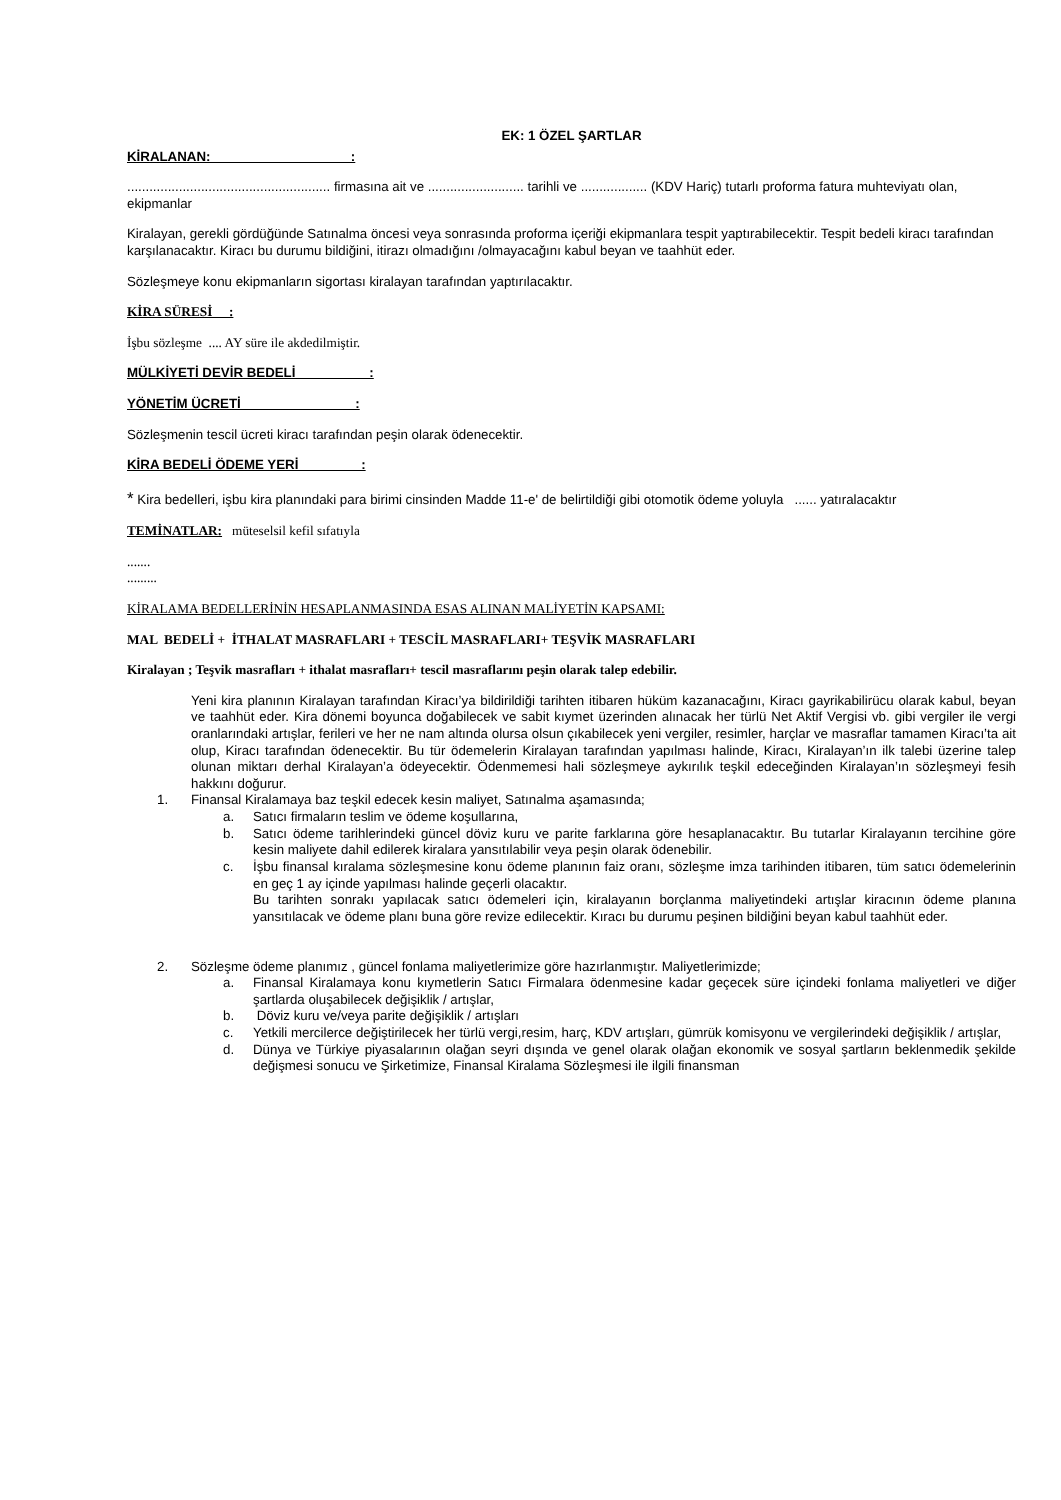EK: 1 ÖZEL ŞARTLAR
KİRALANAN: :
....................................................... firmasına ait ve .......................... tarihli ve .................. (KDV Hariç) tutarlı proforma fatura muhteviyatı olan, ekipmanlar
Kiralayan, gerekli gördüğünde Satınalma öncesi veya sonrasında proforma içeriği ekipmanlara tespit yaptırabilecektir. Tespit bedeli kiracı tarafından karşılanacaktır. Kiracı bu durumu bildiğini, itirazı olmadığını /olmayacağını kabul beyan ve taahhüt eder.
Sözleşmeye konu ekipmanların sigortası kiralayan tarafından yaptırılacaktır.
KİRA SÜRESİ :
İşbu sözleşme .... AY süre ile akdedilmiştir.
MÜLKİYETİ DEVİR BEDELİ :
YÖNETİM ÜCRETİ :
Sözleşmenin tescil ücreti kiracı tarafından peşin olarak ödenecektir.
KİRA BEDELİ ÖDEME YERİ :
* Kira bedelleri, işbu kira planındaki para birimi cinsinden Madde 11-e' de belirtildiği gibi otomotik ödeme yoluyla ...... yatıralacaktır
TEMİNATLAR: müteselsil kefil sıfatıyla
.......
.........
KİRALAMA BEDELLERİNİN HESAPLANMASINDA ESAS ALINAN MALİYETİN KAPSAMI:
MAL BEDELİ + İTHALAT MASRAFLARI + TESCİL MASRAFLARI+ TEŞVİK MASRAFLARI
Kiralayan ; Teşvik masrafları + ithalat masrafları+ tescil masraflarını peşin olarak talep edebilir.
Yeni kira planının Kiralayan tarafından Kiracı’ya bildirildiği tarihten itibaren hüküm kazanacağını, Kiracı gayrikabilirücu olarak kabul, beyan ve taahhüt eder. Kira dönemi boyunca doğabilecek ve sabit kıymet üzerinden alınacak her türlü Net Aktif Vergisi vb. gibi vergiler ile vergi oranlarındaki artışlar, ferileri ve her ne nam altında olursa olsun çıkabilecek yeni vergiler, resimler, harçlar ve masraflar tamamen Kiracı’ta ait olup, Kiracı tarafından ödenecektir. Bu tür ödemelerin Kiralayan tarafından yapılması halinde, Kiracı, Kiralayan’ın ilk talebi üzerine talep olunan miktarı derhal Kiralayan’a ödeyecektir. Ödenmemesi hali sözleşmeye aykırılık teşkil edeceğinden Kiralayan’ın sözleşmeyi fesih hakkını doğurur.
1. Finansal Kiralamaya baz teşkil edecek kesin maliyet, Satınalma aşamasında;
a. Satıcı firmaların teslim ve ödeme koşullarına,
b. Satıcı ödeme tarihlerindeki güncel döviz kuru ve parite farklarına göre hesaplanacaktır. Bu tutarlar Kiralayanın tercihine göre kesin maliyete dahil edilerek kiralara yansıtılabilir veya peşin olarak ödenebilir.
c. İşbu finansal kıralama sözleşmesine konu ödeme planının faiz oranı, sözleşme imza tarihinden itibaren, tüm satıcı ödemelerinin en geç 1 ay içinde yapılması halinde geçerli olacaktır.
Bu tarihten sonrakı yapılacak satıcı ödemeleri için, kiralayanın borçlanma maliyetindeki artışlar kiracının ödeme planına yansıtılacak ve ödeme planı buna göre revize edilecektir. Kıracı bu durumu peşinen bildiğini beyan kabul taahhüt eder.
2. Sözleşme ödeme planımız , güncel fonlama maliyetlerimize göre hazırlanmıştır. Maliyetlerimizde;
a. Finansal Kiralamaya konu kıymetlerin Satıcı Firmalara ödenmesine kadar geçecek süre içindeki fonlama maliyetleri ve diğer şartlarda oluşabilecek değişiklik / artışlar,
b. Döviz kuru ve/veya parite değişiklik / artışları
c. Yetkili mercilerce değiştirilecek her türlü vergi,resim, harç, KDV artışları, gümrük komisyonu ve vergilerindeki değişiklik / artışlar,
d. Dünya ve Türkiye piyasalarının olağan seyri dışında ve genel olarak olağan ekonomik ve sosyal şartların beklenmedik şekilde değişmesi sonucu ve Şirketimize, Finansal Kiralama Sözleşmesi ile ilgili finansman